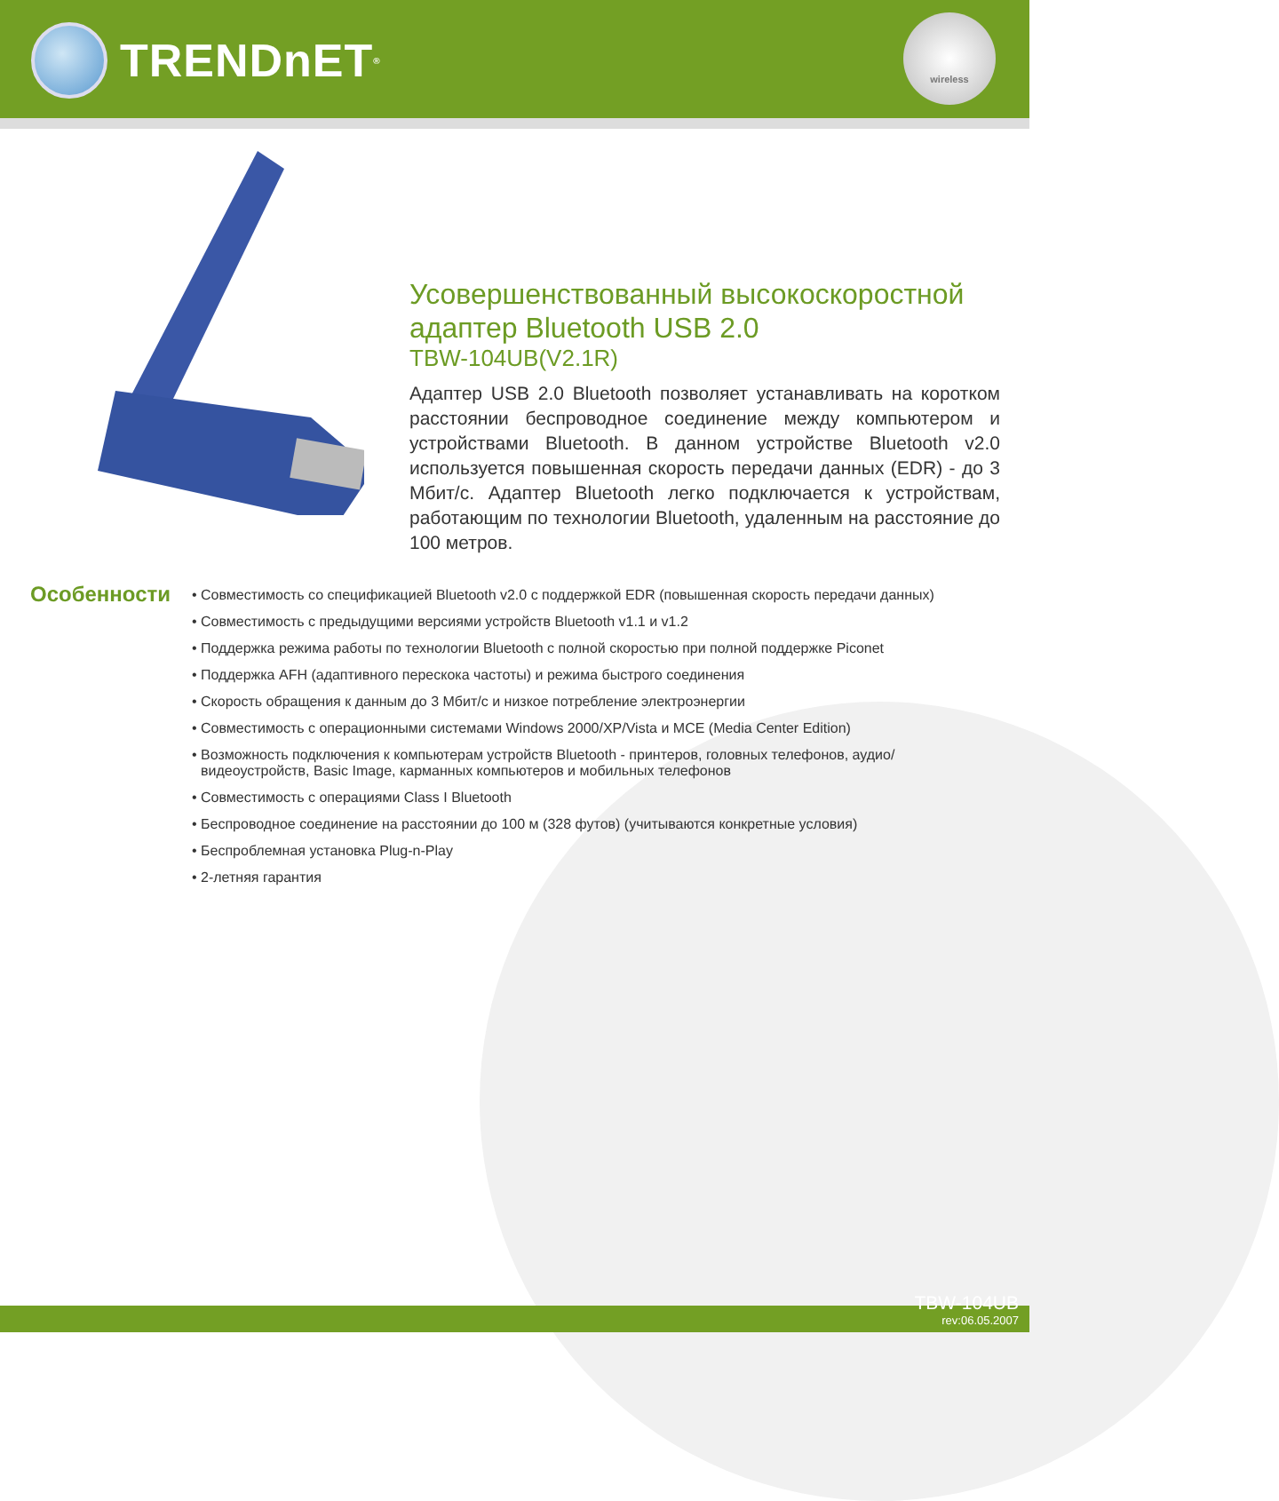TRENDnET<sup>®</sup>
wireless
Усовершенствованный высокоскоростной адаптер Bluetooth USB 2.0
TBW-104UB(V2.1R)
Адаптер USB 2.0 Bluetooth позволяет устанавливать на коротком расстоянии беспроводное соединение между компьютером и устройствами Bluetooth. В данном устройстве Bluetooth v2.0 используется повышенная скорость передачи данных (EDR) - до 3 Мбит/с. Адаптер Bluetooth легко подключается к устройствам, работающим по технологии Bluetooth, удаленным на расстояние до 100 метров.
Особенности
• Совместимость со спецификацией Bluetooth v2.0 с поддержкой EDR (повышенная скорость передачи данных)
• Совместимость с предыдущими версиями устройств Bluetooth v1.1 и v1.2
• Поддержка режима работы по технологии Bluetooth с полной скоростью при полной поддержке Piconet
• Поддержка AFH (адаптивного перескока частоты) и режима быстрого соединения
• Скорость обращения к данным до 3 Мбит/с и низкое потребление электроэнергии
• Совместимость с операционными системами Windows 2000/XP/Vista и MCE (Media Center Edition)
• Возможность подключения к компьютерам устройств Bluetooth - принтеров, головных телефонов, аудио/видеоустройств, Basic Image, карманных компьютеров и мобильных телефонов
• Совместимость с операциями Class I Bluetooth
• Беспроводное соединение на расстоянии до 100 м (328 футов) (учитываются конкретные условия)
• Беспроблемная установка Plug-n-Play
• 2-летняя гарантия
TBW-104UB
rev:06.05.2007